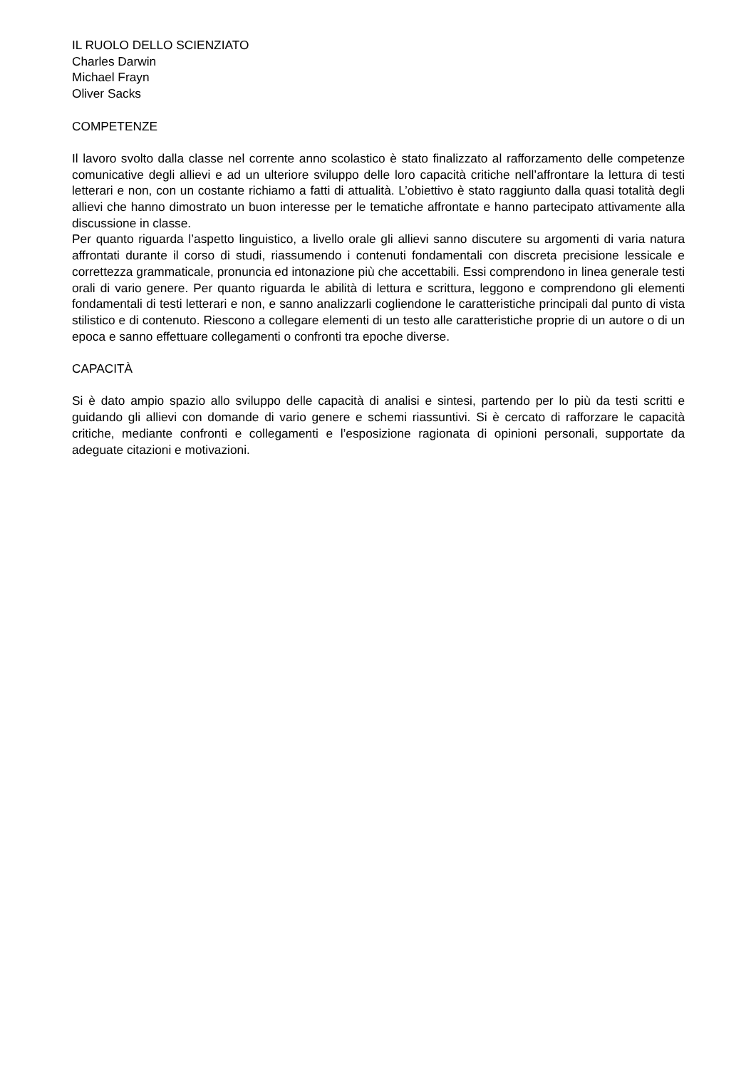IL RUOLO DELLO SCIENZIATO
Charles Darwin
Michael Frayn
Oliver Sacks
COMPETENZE
Il lavoro svolto dalla classe nel corrente anno scolastico è stato finalizzato al rafforzamento delle competenze comunicative degli allievi e ad un ulteriore sviluppo delle loro capacità critiche nell’affrontare la lettura di testi letterari e non, con un costante richiamo a fatti di attualità. L’obiettivo è stato raggiunto dalla quasi totalità degli allievi che hanno dimostrato un buon interesse per le tematiche affrontate e hanno partecipato attivamente alla discussione in classe.
Per quanto riguarda l’aspetto linguistico, a livello orale gli allievi sanno discutere su argomenti di varia natura affrontati durante il corso di studi, riassumendo i contenuti fondamentali con discreta precisione lessicale e correttezza grammaticale, pronuncia ed intonazione più che accettabili. Essi comprendono in linea generale testi orali di vario genere. Per quanto riguarda le abilità di lettura e scrittura, leggono e comprendono gli elementi fondamentali di testi letterari e non, e sanno analizzarli cogliendone le caratteristiche principali dal punto di vista stilistico e di contenuto. Riescono a collegare elementi di un testo alle caratteristiche proprie di un autore o di un epoca e sanno effettuare collegamenti o confronti tra epoche diverse.
CAPACITÀ
Si è dato ampio spazio allo sviluppo delle capacità di analisi e sintesi, partendo per lo più da testi scritti e guidando gli allievi con domande di vario genere e schemi riassuntivi. Si è cercato di rafforzare le capacità critiche, mediante confronti e collegamenti e l’esposizione ragionata di opinioni personali, supportate da adeguate citazioni e motivazioni.